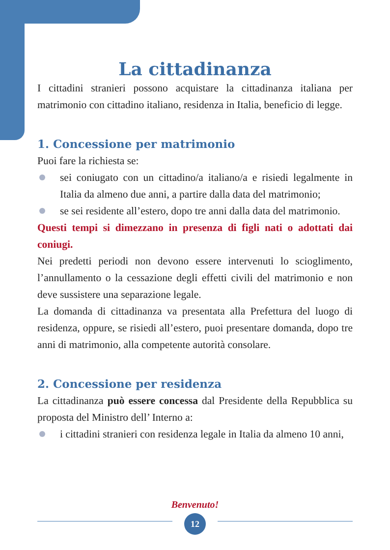La cittadinanza
I cittadini stranieri possono acquistare la cittadinanza italiana per matrimonio con cittadino italiano, residenza in Italia, beneficio di legge.
1. Concessione per matrimonio
Puoi fare la richiesta se:
sei coniugato con un cittadino/a italiano/a e risiedi legalmente in Italia da almeno due anni, a partire dalla data del matrimonio;
se sei residente all’estero, dopo tre anni dalla data del matrimonio.
Questi tempi si dimezzano in presenza di figli nati o adottati dai coniugi.
Nei predetti periodi non devono essere intervenuti lo scioglimento, l’annullamento o la cessazione degli effetti civili del matrimonio e non deve sussistere una separazione legale.
La domanda di cittadinanza va presentata alla Prefettura del luogo di residenza, oppure, se risiedi all’estero, puoi presentare domanda, dopo tre anni di matrimonio, alla competente autorità consolare.
2. Concessione per residenza
La cittadinanza può essere concessa dal Presidente della Repubblica su proposta del Ministro dell’ Interno a:
i cittadini stranieri con residenza legale in Italia da almeno 10 anni,
Benvenuto!
12